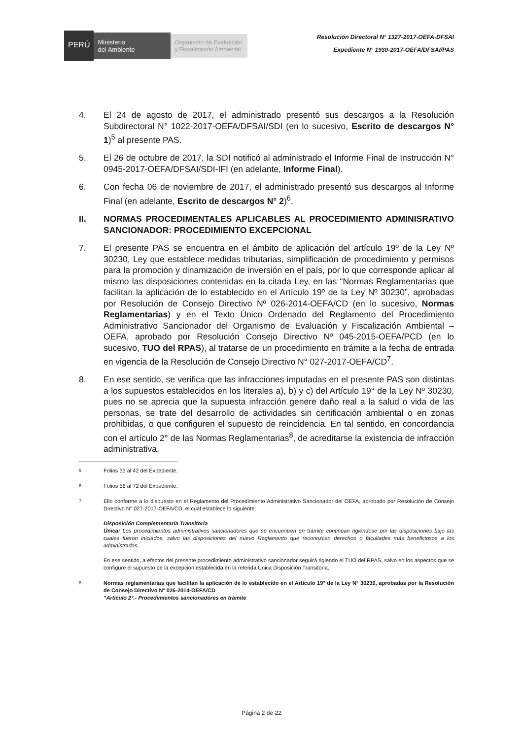PERÚ
Ministerio
del Ambiente
Organismo de Evaluación y Fiscalización Ambiental
Resolución Directoral N° 1327-2017-OEFA-DFSAI
Expediente N° 1930-2017-OEFA/DFSAI/PAS
4. El 24 de agosto de 2017, el administrado presentó sus descargos a la Resolución Subdirectoral N° 1022-2017-OEFA/DFSAI/SDI (en lo sucesivo, Escrito de descargos N° 1)<sup>5</sup> al presente PAS.
5. El 26 de octubre de 2017, la SDI notificó al administrado el Informe Final de Instrucción N° 0945-2017-OEFA/DFSAI/SDI-IFI (en adelante, Informe Final).
6. Con fecha 06 de noviembre de 2017, el administrado presentó sus descargos al Informe Final (en adelante, Escrito de descargos N° 2)<sup>6</sup>.
II. NORMAS PROCEDIMENTALES APLICABLES AL PROCEDIMIENTO ADMINISRATIVO SANCIONADOR: PROCEDIMIENTO EXCEPCIONAL
7. El presente PAS se encuentra en el ámbito de aplicación del artículo 19º de la Ley Nº 30230, Ley que establece medidas tributarias, simplificación de procedimiento y permisos para la promoción y dinamización de inversión en el país, por lo que corresponde aplicar al mismo las disposiciones contenidas en la citada Ley, en las “Normas Reglamentarias que facilitan la aplicación de lo establecido en el Artículo 19º de la Ley Nº 30230”, aprobadas por Resolución de Consejo Directivo Nº 026-2014-OEFA/CD (en lo sucesivo, Normas Reglamentarias) y en el Texto Único Ordenado del Reglamento del Procedimiento Administrativo Sancionador del Organismo de Evaluación y Fiscalización Ambiental – OEFA, aprobado por Resolución Consejo Directivo Nº 045-2015-OEFA/PCD (en lo sucesivo, TUO del RPAS), al tratarse de un procedimiento en trámite a la fecha de entrada en vigencia de la Resolución de Consejo Directivo N° 027-2017-OEFA/CD<sup>7</sup>.
8. En ese sentido, se verifica que las infracciones imputadas en el presente PAS son distintas a los supuestos establecidos en los literales a), b) y c) del Artículo 19° de la Ley Nº 30230, pues no se aprecia que la supuesta infracción genere daño real a la salud o vida de las personas, se trate del desarrollo de actividades sin certificación ambiental o en zonas prohibidas, o que configuren el supuesto de reincidencia. En tal sentido, en concordancia con el artículo 2° de las Normas Reglamentarias<sup>8</sup>, de acreditarse la existencia de infracción administrativa,
5
Folios 33 al 42 del Expediente.
6
Folios 56 al 72 del Expediente.
7
Ello conforme a lo dispuesto en el Reglamento del Procedimiento Administrativo Sancionador del OEFA, aprobado por Resolución de Consejo Directivo N° 027-2017-OEFA/CD, el cual establece lo siguiente:
Disposición Complementaria Transitoria
Única: Los procedimientos administrativos sancionadores que se encuentren en trámite continúan rigiéndose por las disposiciones bajo las cuales fueron iniciados, salvo las disposiciones del nuevo Reglamento que reconozcan derechos o facultades más beneficiosos a los administrados.
En ese sentido, a efectos del presente procedimiento administrativo sancionador seguirá rigiendo el TUO del RPAS, salvo en los aspectos que se configure el supuesto de la excepción establecida en la referida Única Disposición Transitoria.
8
Normas reglamentarias que facilitan la aplicación de lo establecido en el Artículo 19° de la Ley N° 30230, aprobadas por la Resolución de Consejo Directivo N° 026-2014-OEFA/CD
“Artículo 2°.- Procedimientos sancionadores en trámite
Página 2 de 22